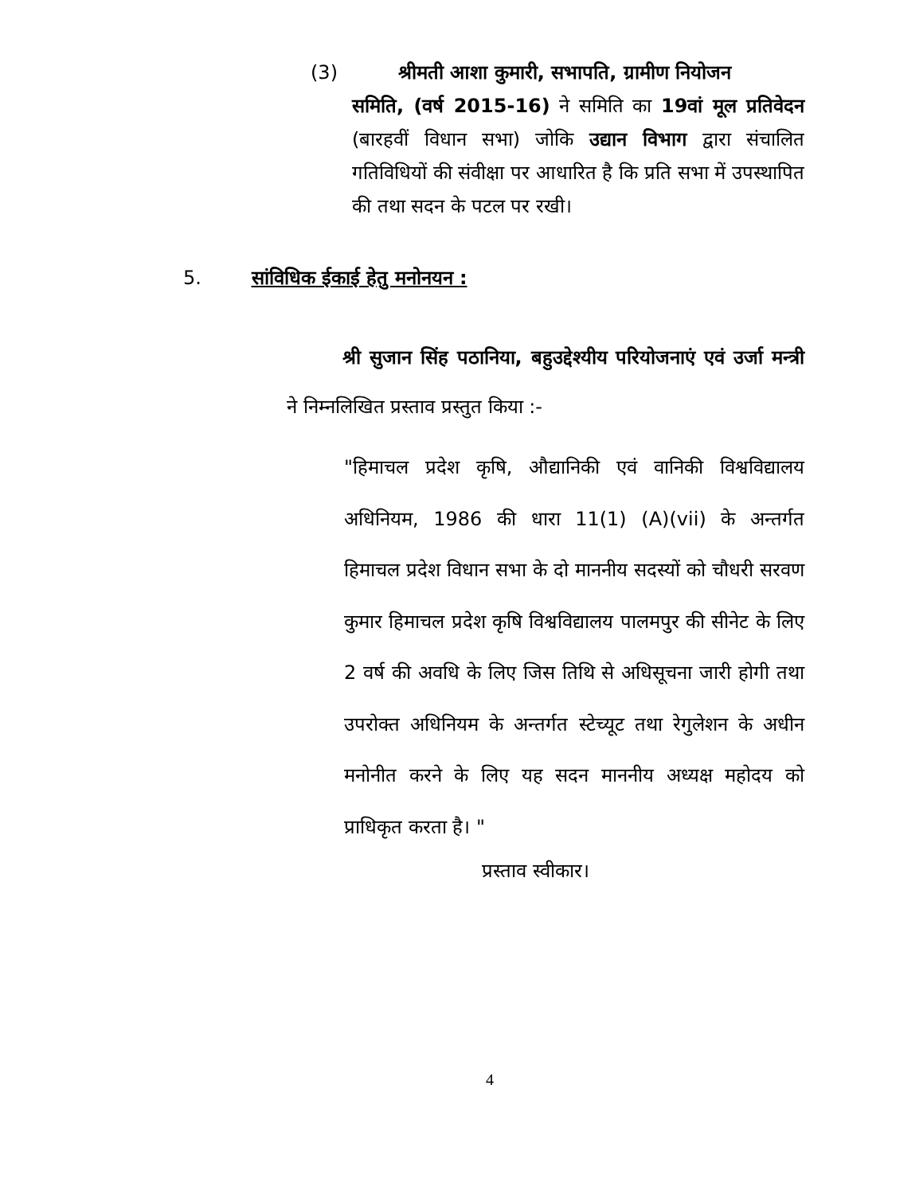(3) श्रीमती आशा कुमारी, सभापति, ग्रामीण नियोजन
समिति, (वर्ष 2015-16) ने समिति का 19वां मूल प्रतिवेदन (बारहवीं विधान सभा) जोकि उद्यान विभाग द्वारा संचालित गतिविधियों की संवीक्षा पर आधारित है कि प्रति सभा में उपस्थापित की तथा सदन के पटल पर रखी।
5. सांविधिक ईकाई हेतु मनोनयन :
श्री सुजान सिंह पठानिया, बहुउद्देश्यीय परियोजनाएं एवं उर्जा मन्त्री ने निम्नलिखित प्रस्ताव प्रस्तुत किया :-
"हिमाचल प्रदेश कृषि, औद्यानिकी एवं वानिकी विश्वविद्यालय अधिनियम, 1986 की धारा 11(1) (A)(vii) के अन्तर्गत हिमाचल प्रदेश विधान सभा के दो माननीय सदस्यों को चौधरी सरवण कुमार हिमाचल प्रदेश कृषि विश्वविद्यालय पालमपुर की सीनेट के लिए 2 वर्ष की अवधि के लिए जिस तिथि से अधिसूचना जारी होगी तथा उपरोक्त अधिनियम के अन्तर्गत स्टेच्यूट तथा रेगुलेशन के अधीन मनोनीत करने के लिए यह सदन माननीय अध्यक्ष महोदय को प्राधिकृत करता है। "
प्रस्ताव स्वीकार।
4